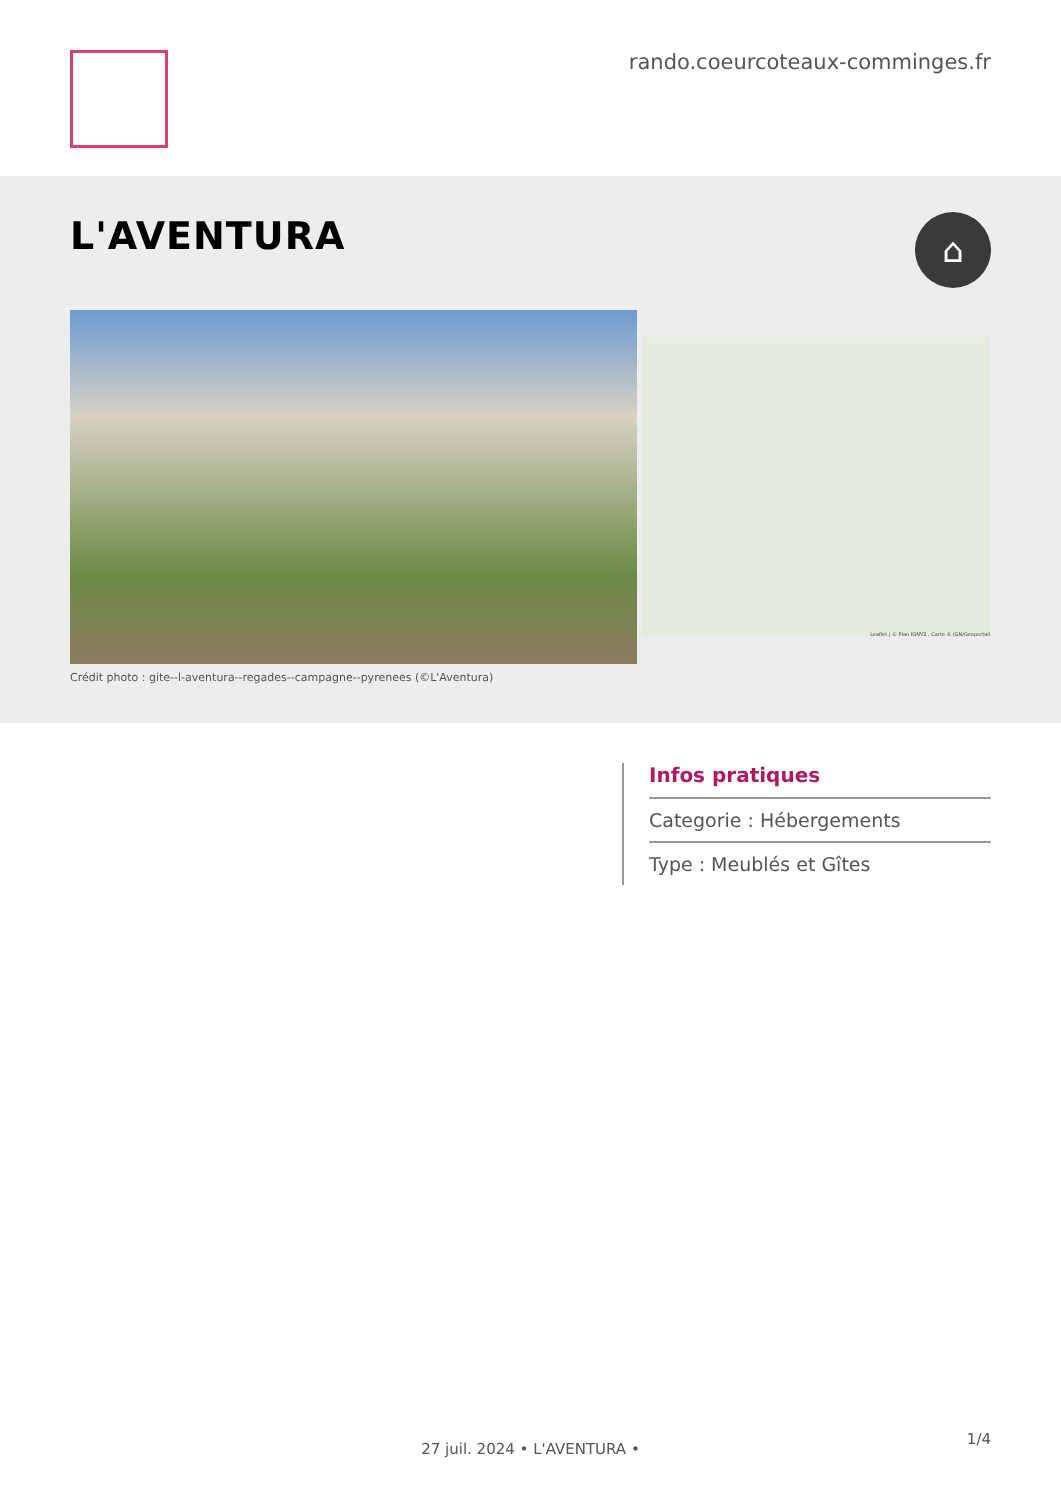rando.coeurcoteaux-comminges.fr
L'AVENTURA
⌂
Leaflet | © Plan IGNV2 , Carte © IGN/Geoportail
Crédit photo : gite--l-aventura--regades--campagne--pyrenees (©L'Aventura)
Infos pratiques
Categorie : Hébergements
Type : Meublés et Gîtes
27 juil. 2024 • L'AVENTURA •
1/4